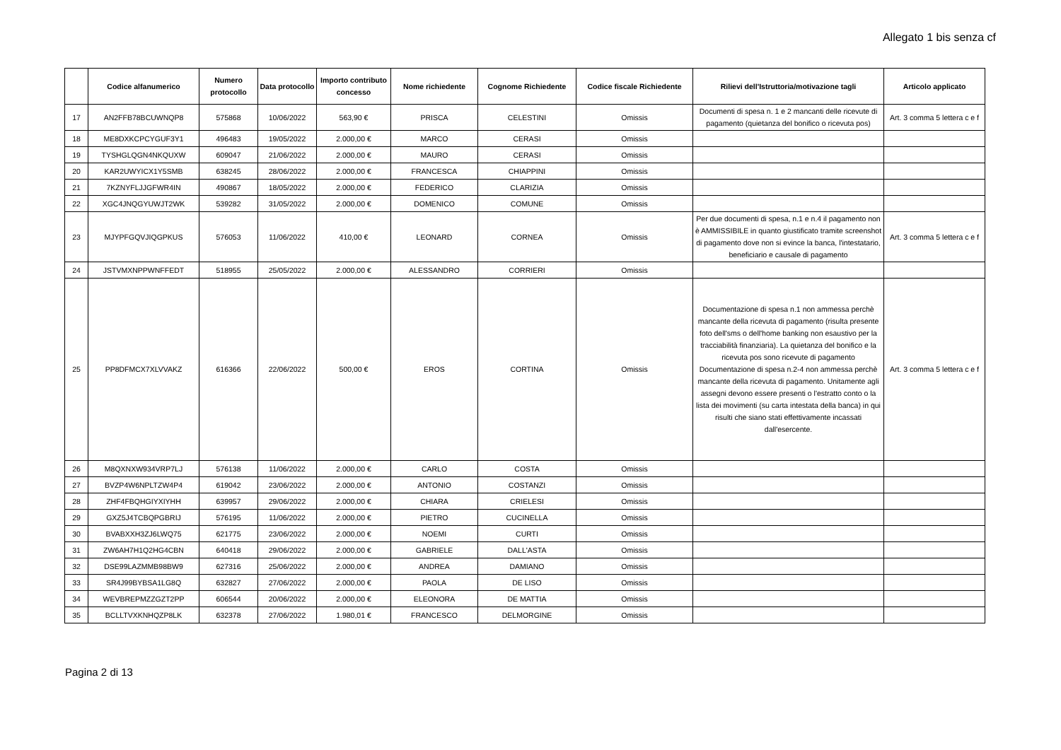Allegato 1 bis senza cf
| | Codice alfanumerico | Numero protocollo | Data protocollo | Importo contributo concesso | Nome richiedente | Cognome Richiedente | Codice fiscale Richiedente | Rilievi dell'Istruttoria/motivazione tagli | Articolo applicato |
| --- | --- | --- | --- | --- | --- | --- | --- | --- | --- |
| 17 | AN2FFB78BCUWNQP8 | 575868 | 10/06/2022 | 563,90 € | PRISCA | CELESTINI | Omissis | Documenti di spesa n. 1 e 2 mancanti delle ricevute di pagamento (quietanza del bonifico o ricevuta pos) | Art. 3 comma 5 lettera c e f |
| 18 | ME8DXKCPCYGUF3Y1 | 496483 | 19/05/2022 | 2.000,00 € | MARCO | CERASI | Omissis | | |
| 19 | TYSHGLQGN4NKQUXW | 609047 | 21/06/2022 | 2.000,00 € | MAURO | CERASI | Omissis | | |
| 20 | KAR2UWYICX1Y5SMB | 638245 | 28/06/2022 | 2.000,00 € | FRANCESCA | CHIAPPINI | Omissis | | |
| 21 | 7KZNYFLJJGFWR4IN | 490867 | 18/05/2022 | 2.000,00 € | FEDERICO | CLARIZIA | Omissis | | |
| 22 | XGC4JNQGYUWJT2WK | 539282 | 31/05/2022 | 2.000,00 € | DOMENICO | COMUNE | Omissis | | |
| 23 | MJYPFGQVJIQGPKUS | 576053 | 11/06/2022 | 410,00 € | LEONARD | CORNEA | Omissis | Per due documenti di spesa, n.1 e n.4 il pagamento non è AMMISSIBILE in quanto giustificato tramite screenshot di pagamento dove non si evince la banca, l'intestatario, beneficiario e causale di pagamento | Art. 3 comma 5 lettera c e f |
| 24 | JSTVMXNPPWNFFEDT | 518955 | 25/05/2022 | 2.000,00 € | ALESSANDRO | CORRIERI | Omissis | | |
| 25 | PP8DFMCX7XLVVAKZ | 616366 | 22/06/2022 | 500,00 € | EROS | CORTINA | Omissis | Documentazione di spesa n.1 non ammessa perchè mancante della ricevuta di pagamento (risulta presente foto dell'sms o dell'home banking non esaustivo per la tracciabilità finanziaria). La quietanza del bonifico e la ricevuta pos sono ricevute di pagamento Documentazione di spesa n.2-4 non ammessa perchè mancante della ricevuta di pagamento. Unitamente agli assegni devono essere presenti o l'estratto conto o la lista dei movimenti (su carta intestata della banca) in qui risulti che siano stati effettivamente incassati dall'esercente. | Art. 3 comma 5 lettera c e f |
| 26 | M8QXNXW934VRP7LJ | 576138 | 11/06/2022 | 2.000,00 € | CARLO | COSTA | Omissis | | |
| 27 | BVZP4W6NPLTZW4P4 | 619042 | 23/06/2022 | 2.000,00 € | ANTONIO | COSTANZI | Omissis | | |
| 28 | ZHF4FBQHGIYXIYHH | 639957 | 29/06/2022 | 2.000,00 € | CHIARA | CRIELESI | Omissis | | |
| 29 | GXZ5J4TCBQPGBRIJ | 576195 | 11/06/2022 | 2.000,00 € | PIETRO | CUCINELLA | Omissis | | |
| 30 | BVABXXH3ZJ6LWQ75 | 621775 | 23/06/2022 | 2.000,00 € | NOEMI | CURTI | Omissis | | |
| 31 | ZW6AH7H1Q2HG4CBN | 640418 | 29/06/2022 | 2.000,00 € | GABRIELE | DALL'ASTA | Omissis | | |
| 32 | DSE99LAZMMB98BW9 | 627316 | 25/06/2022 | 2.000,00 € | ANDREA | DAMIANO | Omissis | | |
| 33 | SR4J99BYBSA1LG8Q | 632827 | 27/06/2022 | 2.000,00 € | PAOLA | DE LISO | Omissis | | |
| 34 | WEVBREPMZZGZT2PP | 606544 | 20/06/2022 | 2.000,00 € | ELEONORA | DE MATTIA | Omissis | | |
| 35 | BCLLTVXKNHQZP8LK | 632378 | 27/06/2022 | 1.980,01 € | FRANCESCO | DELMORGINE | Omissis | | |
Pagina 2 di 13